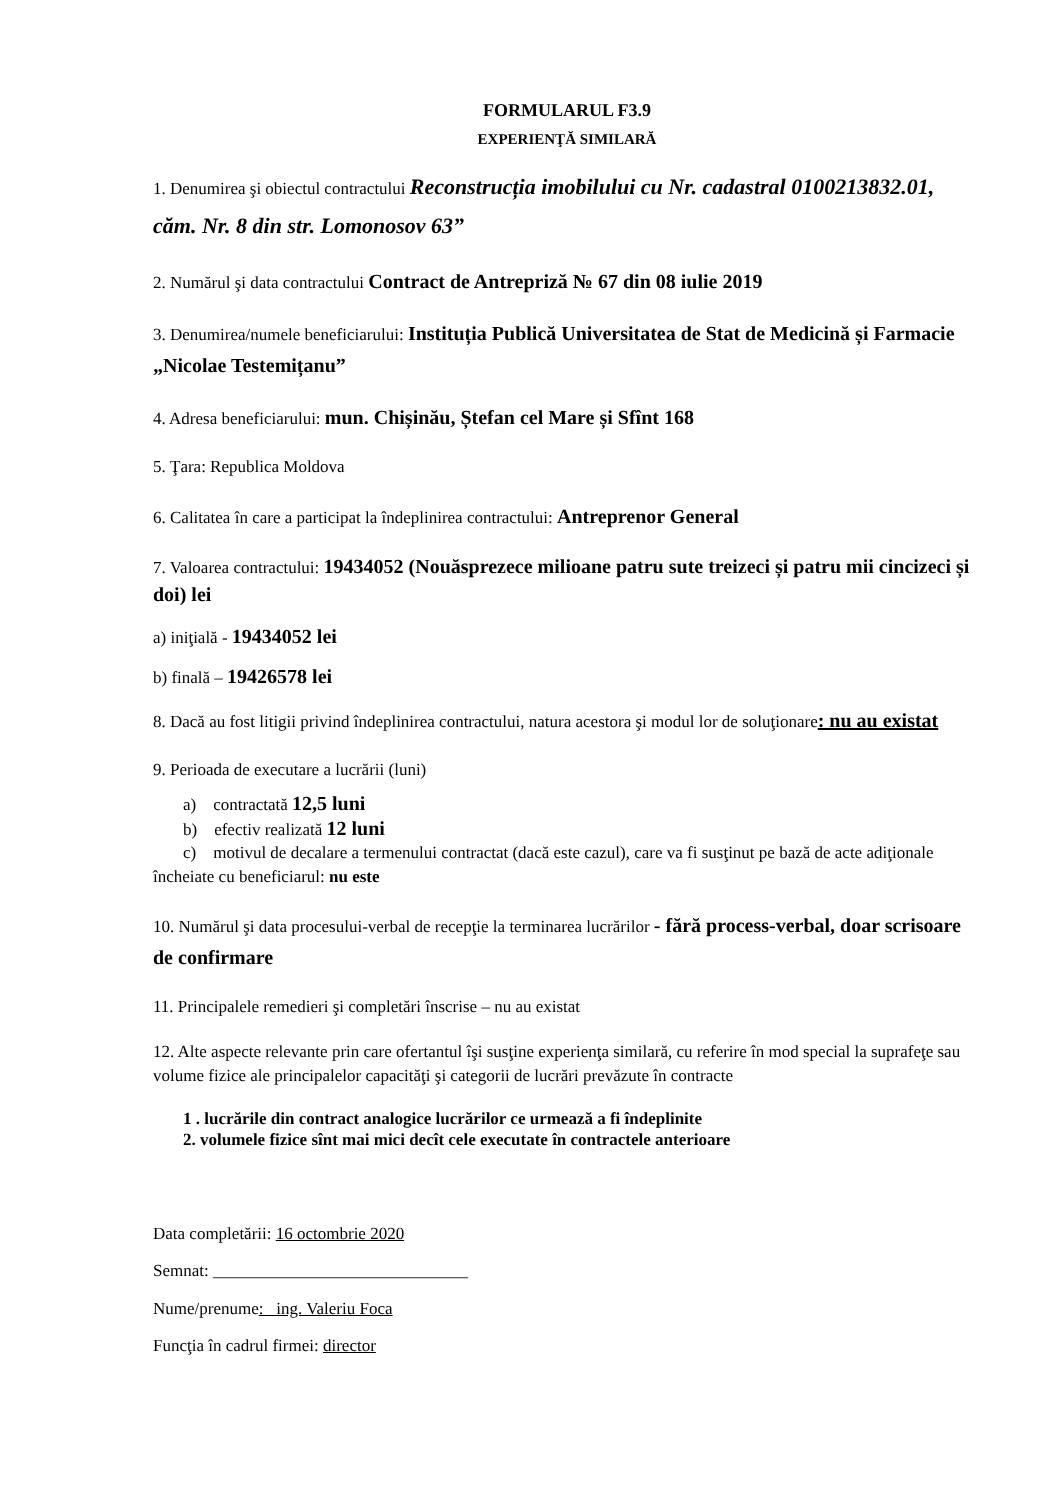FORMULARUL F3.9
EXPERIENŢĂ SIMILARĂ
1. Denumirea şi obiectul contractului Reconstrucția imobilului cu Nr. cadastral 0100213832.01, căm. Nr. 8 din str. Lomonosov 63”
2. Numărul şi data contractului Contract de Antrepriză № 67 din 08 iulie 2019
3. Denumirea/numele beneficiarului: Instituția Publică Universitatea de Stat de Medicină și Farmacie „Nicolae Testemițanu”
4. Adresa beneficiarului: mun. Chișinău, Ștefan cel Mare și Sfînt 168
5. Ţara: Republica Moldova
6. Calitatea în care a participat la îndeplinirea contractului: Antreprenor General
7. Valoarea contractului: 19434052 (Nouăsprezece milioane patru sute treizeci și patru mii cincizeci și doi) lei
a) iniţială - 19434052 lei
b) finală – 19426578 lei
8. Dacă au fost litigii privind îndeplinirea contractului, natura acestora şi modul lor de soluţionare: nu au existat
9. Perioada de executare a lucrării (luni)
a) contractată 12,5 luni
b) efectiv realizată 12 luni
c) motivul de decalare a termenului contractat (dacă este cazul), care va fi susţinut pe bază de acte adiţionale încheiate cu beneficiarul: nu este
10. Numărul şi data procesului-verbal de recepţie la terminarea lucrărilor - fără process-verbal, doar scrisoare de confirmare
11. Principalele remedieri şi completări înscrise – nu au existat
12. Alte aspecte relevante prin care ofertantul îşi susţine experienţa similară, cu referire în mod special la suprafeţe sau volume fizice ale principalelor capacităţi şi categorii de lucrări prevăzute în contracte
1 . lucrările din contract analogice lucrărilor ce urmează a fi îndeplinite
2. volumele fizice sînt mai mici decît cele executate în contractele anterioare
Data completării: 16 octombrie 2020
Semnat: ______________________________
Nume/prenume: ing. Valeriu Foca
Funcţia în cadrul firmei: director